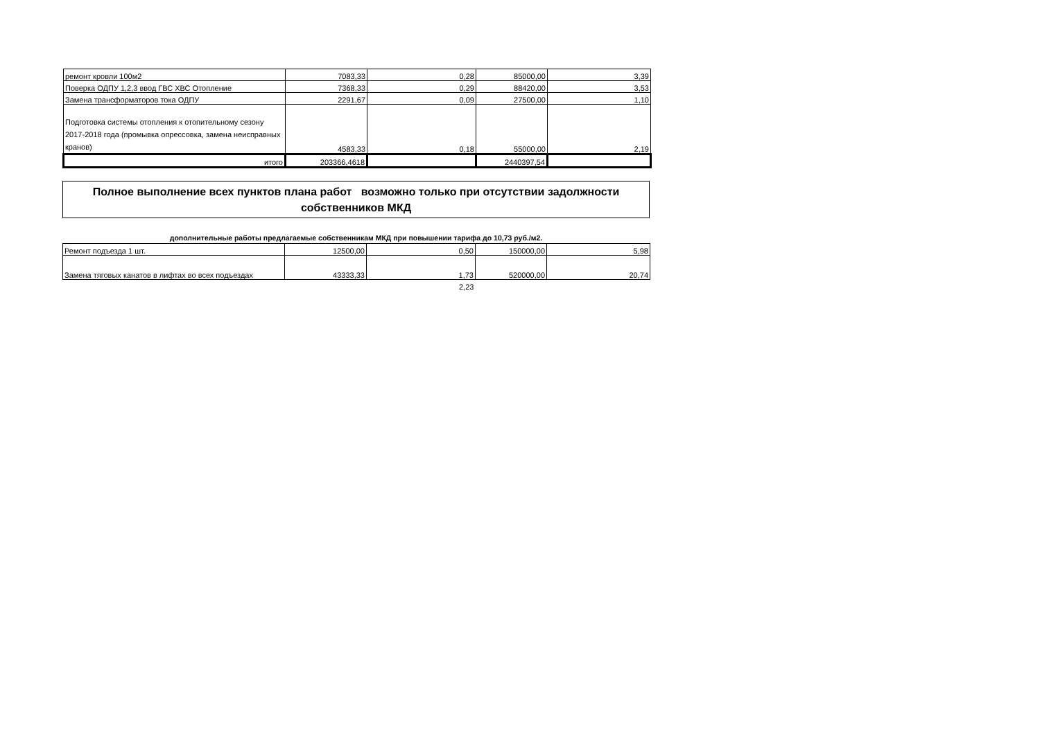| ремонт кровли 100м2 | 7083,33 | 0,28 | 85000,00 | 3,39 |
| Поверка ОДПУ 1,2,3 ввод ГВС ХВС Отопление | 7368,33 | 0,29 | 88420,00 | 3,53 |
| Замена трансформаторов тока ОДПУ | 2291,67 | 0,09 | 27500,00 | 1,10 |
| Подготовка системы отопления к отопительному сезону 2017-2018 года (промывка опрессовка, замена неисправных кранов) | 4583,33 | 0,18 | 55000,00 | 2,19 |
| итого | 203366,4618 | | 2440397,54 | |
Полное выполнение всех пунктов плана работ возможно только при отсутствии задолжности
собственников МКД
дополнительные работы предлагаемые собственникам МКД при повышении тарифа до 10,73 руб./м2.
| Ремонт подъезда 1 шт. | 12500,00 | 0,50 | 150000,00 | 5,98 |
| Замена тяговых канатов в лифтах во всех подъездах | 43333,33 | 1,73 | 520000,00 | 20,74 |
| | | 2,23 | | |